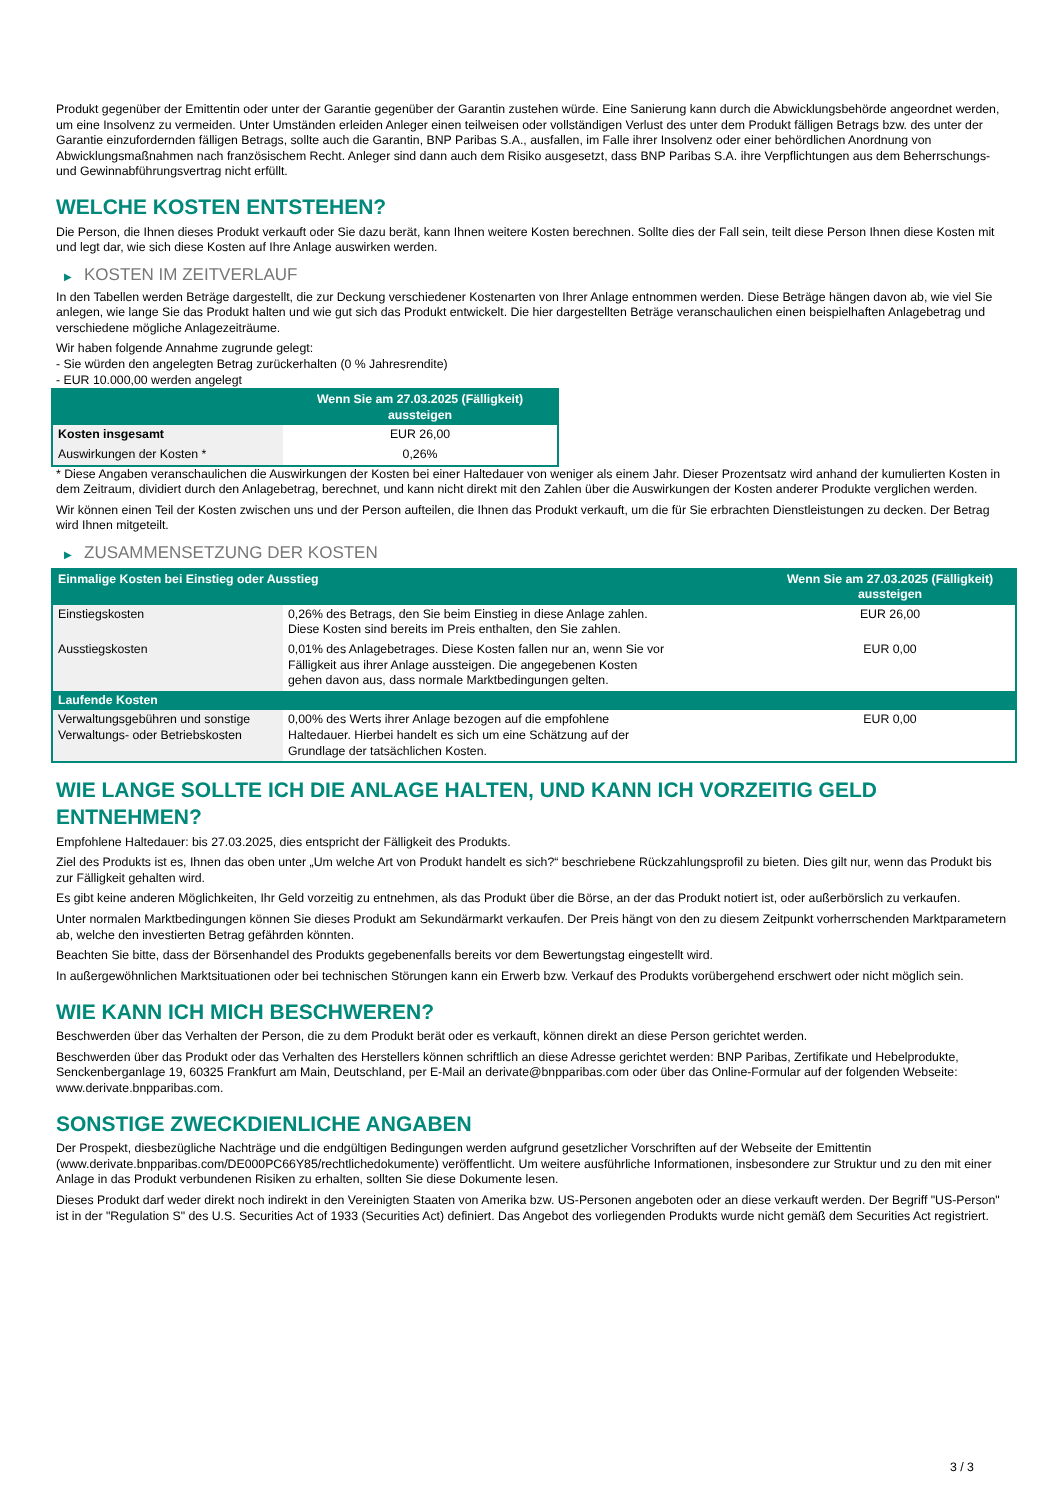Produkt gegenüber der Emittentin oder unter der Garantie gegenüber der Garantin zustehen würde. Eine Sanierung kann durch die Abwicklungsbehörde angeordnet werden, um eine Insolvenz zu vermeiden. Unter Umständen erleiden Anleger einen teilweisen oder vollständigen Verlust des unter dem Produkt fälligen Betrags bzw. des unter der Garantie einzufordernden fälligen Betrags, sollte auch die Garantin, BNP Paribas S.A., ausfallen, im Falle ihrer Insolvenz oder einer behördlichen Anordnung von Abwicklungsmaßnahmen nach französischem Recht. Anleger sind dann auch dem Risiko ausgesetzt, dass BNP Paribas S.A. ihre Verpflichtungen aus dem Beherrschungs- und Gewinnabführungsvertrag nicht erfüllt.
WELCHE KOSTEN ENTSTEHEN?
Die Person, die Ihnen dieses Produkt verkauft oder Sie dazu berät, kann Ihnen weitere Kosten berechnen. Sollte dies der Fall sein, teilt diese Person Ihnen diese Kosten mit und legt dar, wie sich diese Kosten auf Ihre Anlage auswirken werden.
▶ KOSTEN IM ZEITVERLAUF
In den Tabellen werden Beträge dargestellt, die zur Deckung verschiedener Kostenarten von Ihrer Anlage entnommen werden. Diese Beträge hängen davon ab, wie viel Sie anlegen, wie lange Sie das Produkt halten und wie gut sich das Produkt entwickelt. Die hier dargestellten Beträge veranschaulichen einen beispielhaften Anlagebetrag und verschiedene mögliche Anlagezeiträume.
Wir haben folgende Annahme zugrunde gelegt:
- Sie würden den angelegten Betrag zurückerhalten (0 % Jahresrendite)
- EUR 10.000,00 werden angelegt
| | Wenn Sie am 27.03.2025 (Fälligkeit) aussteigen |
| --- | --- |
| Kosten insgesamt | EUR 26,00 |
| Auswirkungen der Kosten * | 0,26% |
* Diese Angaben veranschaulichen die Auswirkungen der Kosten bei einer Haltedauer von weniger als einem Jahr. Dieser Prozentsatz wird anhand der kumulierten Kosten in dem Zeitraum, dividiert durch den Anlagebetrag, berechnet, und kann nicht direkt mit den Zahlen über die Auswirkungen der Kosten anderer Produkte verglichen werden.
Wir können einen Teil der Kosten zwischen uns und der Person aufteilen, die Ihnen das Produkt verkauft, um die für Sie erbrachten Dienstleistungen zu decken. Der Betrag wird Ihnen mitgeteilt.
▶ ZUSAMMENSETZUNG DER KOSTEN
| Einmalige Kosten bei Einstieg oder Ausstieg | | Wenn Sie am 27.03.2025 (Fälligkeit) aussteigen |
| --- | --- | --- |
| Einstiegskosten | 0,26% des Betrags, den Sie beim Einstieg in diese Anlage zahlen. Diese Kosten sind bereits im Preis enthalten, den Sie zahlen. | EUR 26,00 |
| Ausstiegskosten | 0,01% des Anlagebetrages. Diese Kosten fallen nur an, wenn Sie vor Fälligkeit aus ihrer Anlage aussteigen. Die angegebenen Kosten gehen davon aus, dass normale Marktbedingungen gelten. | EUR 0,00 |
| Laufende Kosten | | |
| Verwaltungsgebühren und sonstige Verwaltungs- oder Betriebskosten | 0,00% des Werts ihrer Anlage bezogen auf die empfohlene Haltedauer. Hierbei handelt es sich um eine Schätzung auf der Grundlage der tatsächlichen Kosten. | EUR 0,00 |
WIE LANGE SOLLTE ICH DIE ANLAGE HALTEN, UND KANN ICH VORZEITIG GELD ENTNEHMEN?
Empfohlene Haltedauer: bis 27.03.2025, dies entspricht der Fälligkeit des Produkts.
Ziel des Produkts ist es, Ihnen das oben unter „Um welche Art von Produkt handelt es sich?“ beschriebene Rückzahlungsprofil zu bieten. Dies gilt nur, wenn das Produkt bis zur Fälligkeit gehalten wird.
Es gibt keine anderen Möglichkeiten, Ihr Geld vorzeitig zu entnehmen, als das Produkt über die Börse, an der das Produkt notiert ist, oder außerbörslich zu verkaufen.
Unter normalen Marktbedingungen können Sie dieses Produkt am Sekundärmarkt verkaufen. Der Preis hängt von den zu diesem Zeitpunkt vorherrschenden Marktparametern ab, welche den investierten Betrag gefährden könnten.
Beachten Sie bitte, dass der Börsenhandel des Produkts gegebenenfalls bereits vor dem Bewertungstag eingestellt wird.
In außergewöhnlichen Marktsituationen oder bei technischen Störungen kann ein Erwerb bzw. Verkauf des Produkts vorübergehend erschwert oder nicht möglich sein.
WIE KANN ICH MICH BESCHWEREN?
Beschwerden über das Verhalten der Person, die zu dem Produkt berät oder es verkauft, können direkt an diese Person gerichtet werden.
Beschwerden über das Produkt oder das Verhalten des Herstellers können schriftlich an diese Adresse gerichtet werden: BNP Paribas, Zertifikate und Hebelprodukte, Senckenberganlage 19, 60325 Frankfurt am Main, Deutschland, per E-Mail an derivate@bnpparibas.com oder über das Online-Formular auf der folgenden Webseite: www.derivate.bnpparibas.com.
SONSTIGE ZWECKDIENLICHE ANGABEN
Der Prospekt, diesbezügliche Nachträge und die endgültigen Bedingungen werden aufgrund gesetzlicher Vorschriften auf der Webseite der Emittentin (www.derivate.bnpparibas.com/DE000PC66Y85/rechtlichedokumente) veröffentlicht. Um weitere ausführliche Informationen, insbesondere zur Struktur und zu den mit einer Anlage in das Produkt verbundenen Risiken zu erhalten, sollten Sie diese Dokumente lesen.
Dieses Produkt darf weder direkt noch indirekt in den Vereinigten Staaten von Amerika bzw. US-Personen angeboten oder an diese verkauft werden. Der Begriff "US-Person" ist in der "Regulation S" des U.S. Securities Act of 1933 (Securities Act) definiert. Das Angebot des vorliegenden Produkts wurde nicht gemäß dem Securities Act registriert.
3 / 3